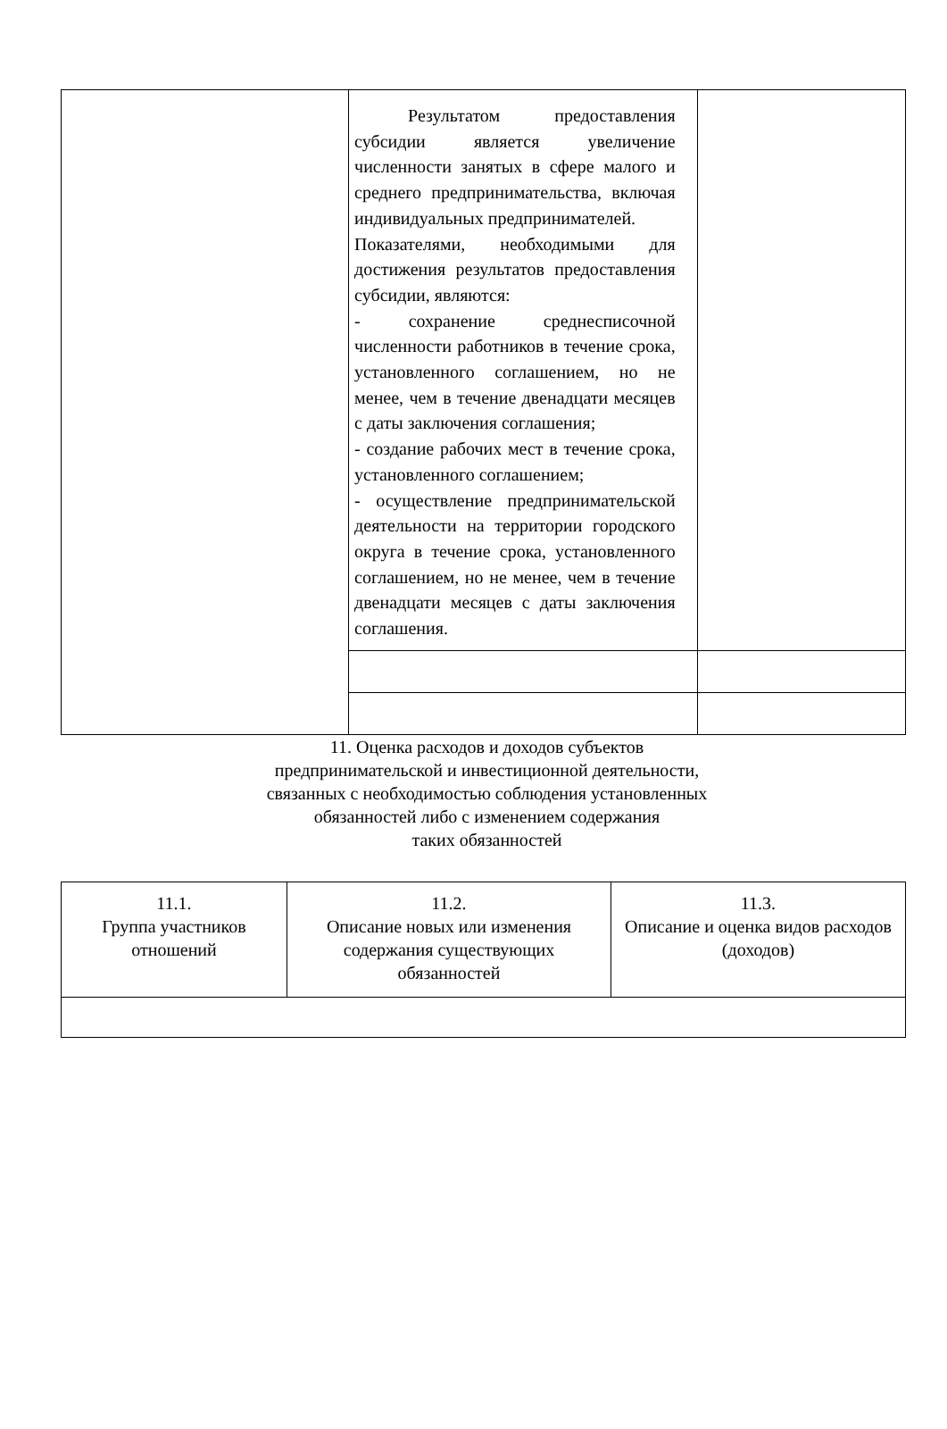| | Результатом предоставления субсидии является увеличение численности занятых в сфере малого и среднего предпринимательства, включая индивидуальных предпринимателей. Показателями, необходимыми для достижения результатов предоставления субсидии, являются: - сохранение среднесписочной численности работников в течение срока, установленного соглашением, но не менее, чем в течение двенадцати месяцев с даты заключения соглашения; - создание рабочих мест в течение срока, установленного соглашением; - осуществление предпринимательской деятельности на территории городского округа в течение срока, установленного соглашением, но не менее, чем в течение двенадцати месяцев с даты заключения соглашения. | |
11. Оценка расходов и доходов субъектов
предпринимательской и инвестиционной деятельности,
связанных с необходимостью соблюдения установленных
обязанностей либо с изменением содержания
таких обязанностей
| 11.1. Группа участников отношений | 11.2. Описание новых или изменения содержания существующих обязанностей | 11.3. Описание и оценка видов расходов (доходов) |